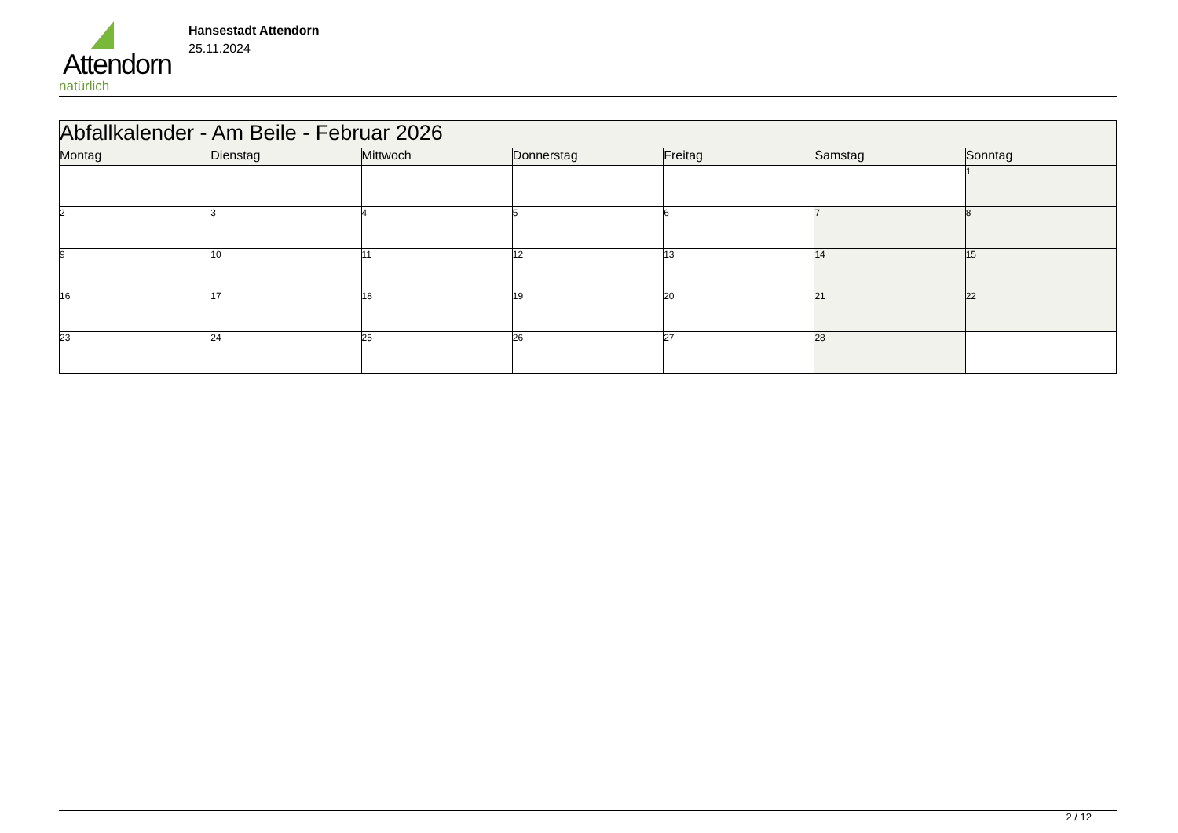Attendorn
natürlich
Hansestadt Attendorn
25.11.2024
| Abfallkalender - Am Beile - Februar 2026 | | | | | | |
| Montag | Dienstag | Mittwoch | Donnerstag | Freitag | Samstag | Sonntag |
| | | | | | | 1 |
| 2 | 3 | 4 | 5 | 6 | 7 | 8 |
| 9 | 10 | 11 | 12 | 13 | 14 | 15 |
| 16 | 17 | 18 | 19 | 20 | 21 | 22 |
| 23 | 24 | 25 | 26 | 27 | 28 | |
2 / 12